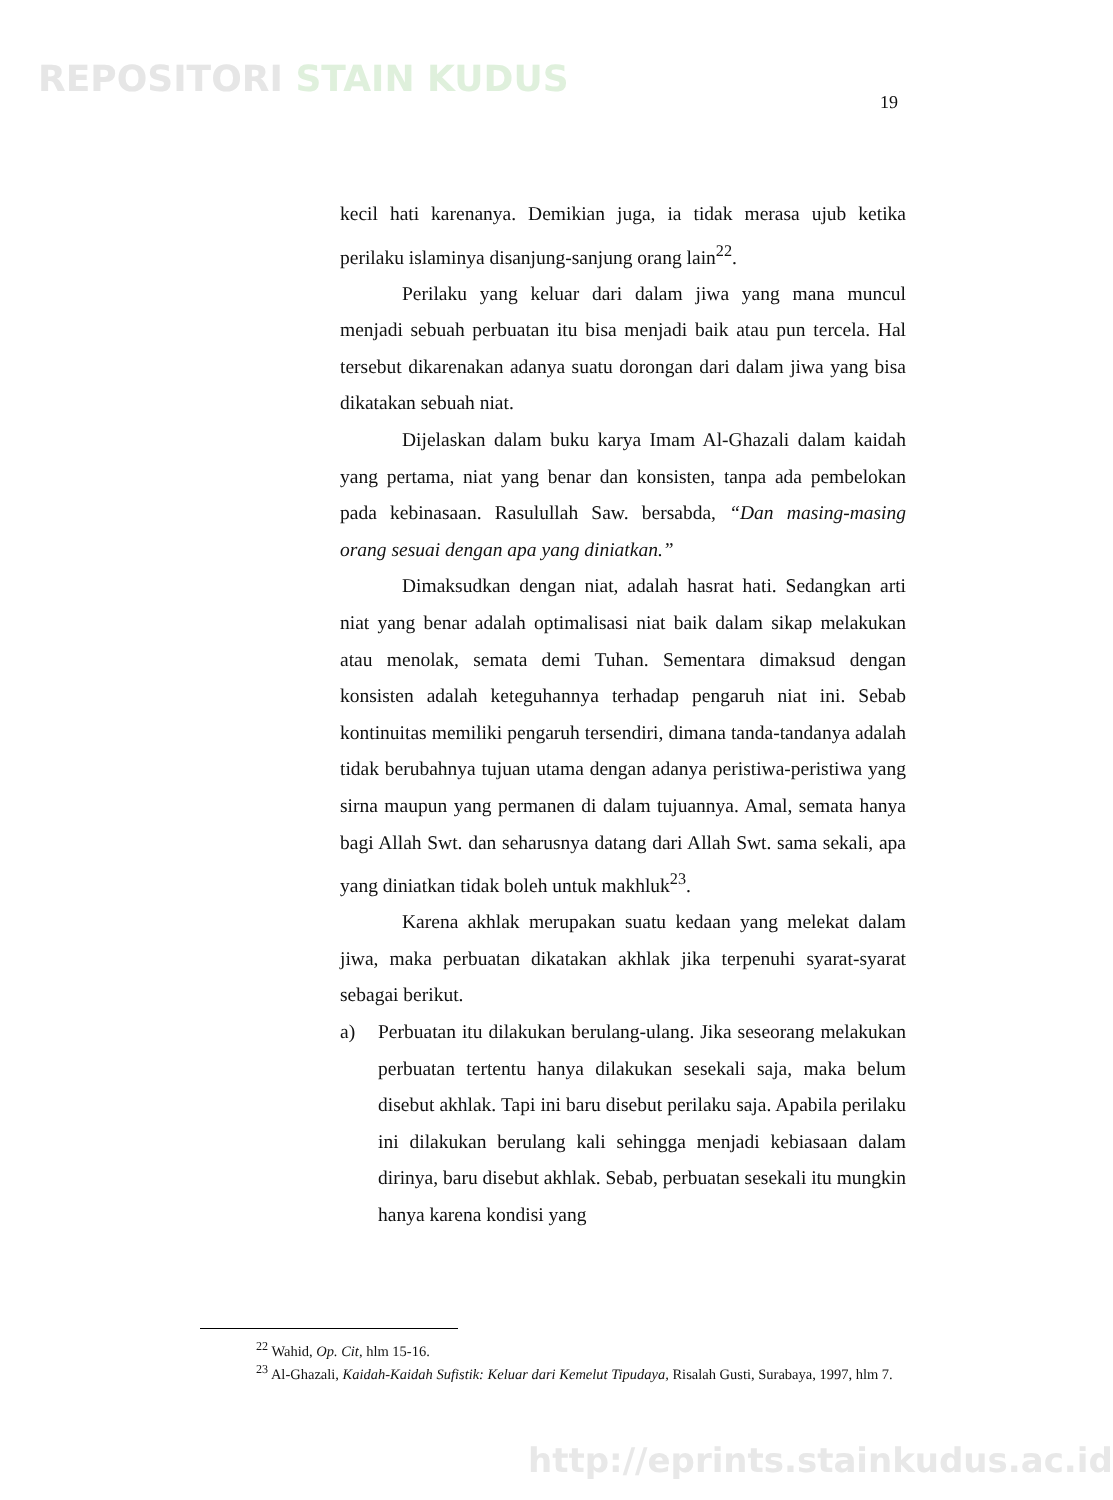REPOSITORI STAIN KUDUS
19
kecil hati karenanya. Demikian juga, ia tidak merasa ujub ketika perilaku islaminya disanjung-sanjung orang lain<sup>22</sup>.
Perilaku yang keluar dari dalam jiwa yang mana muncul menjadi sebuah perbuatan itu bisa menjadi baik atau pun tercela. Hal tersebut dikarenakan adanya suatu dorongan dari dalam jiwa yang bisa dikatakan sebuah niat.
Dijelaskan dalam buku karya Imam Al-Ghazali dalam kaidah yang pertama, niat yang benar dan konsisten, tanpa ada pembelokan pada kebinasaan. Rasulullah Saw. bersabda, “Dan masing-masing orang sesuai dengan apa yang diniatkan.”
Dimaksudkan dengan niat, adalah hasrat hati. Sedangkan arti niat yang benar adalah optimalisasi niat baik dalam sikap melakukan atau menolak, semata demi Tuhan. Sementara dimaksud dengan konsisten adalah keteguhannya terhadap pengaruh niat ini. Sebab kontinuitas memiliki pengaruh tersendiri, dimana tanda-tandanya adalah tidak berubahnya tujuan utama dengan adanya peristiwa-peristiwa yang sirna maupun yang permanen di dalam tujuannya. Amal, semata hanya bagi Allah Swt. dan seharusnya datang dari Allah Swt. sama sekali, apa yang diniatkan tidak boleh untuk makhluk<sup>23</sup>.
Karena akhlak merupakan suatu kedaan yang melekat dalam jiwa, maka perbuatan dikatakan akhlak jika terpenuhi syarat-syarat sebagai berikut.
a) Perbuatan itu dilakukan berulang-ulang. Jika seseorang melakukan perbuatan tertentu hanya dilakukan sesekali saja, maka belum disebut akhlak. Tapi ini baru disebut perilaku saja. Apabila perilaku ini dilakukan berulang kali sehingga menjadi kebiasaan dalam dirinya, baru disebut akhlak. Sebab, perbuatan sesekali itu mungkin hanya karena kondisi yang
<sup>22</sup> Wahid, Op. Cit, hlm 15-16.
<sup>23</sup> Al-Ghazali, Kaidah-Kaidah Sufistik: Keluar dari Kemelut Tipudaya, Risalah Gusti, Surabaya, 1997, hlm 7.
http://eprints.stainkudus.ac.id